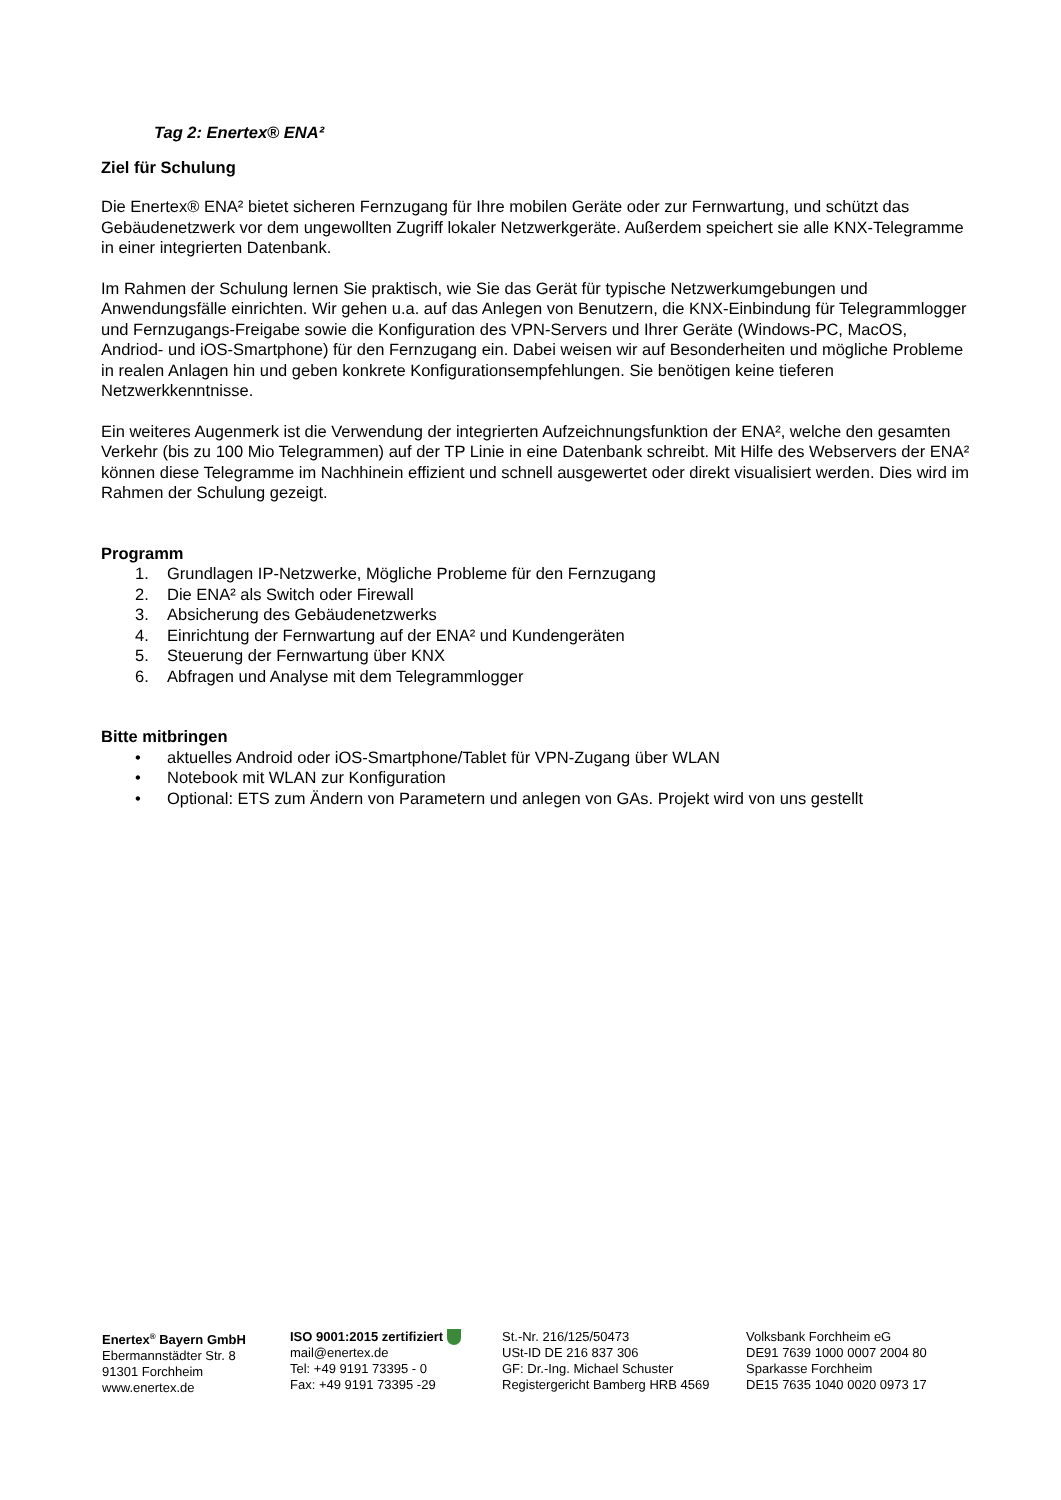Tag 2: Enertex® ENA²
Ziel für Schulung
Die Enertex® ENA² bietet sicheren Fernzugang für Ihre mobilen Geräte oder zur Fernwartung, und schützt das Gebäudenetzwerk vor dem ungewollten Zugriff lokaler Netzwerkgeräte. Außerdem speichert sie alle KNX-Telegramme in einer integrierten Datenbank.
Im Rahmen der Schulung lernen Sie praktisch, wie Sie das Gerät für typische Netzwerkumgebungen und Anwendungsfälle einrichten. Wir gehen u.a. auf das Anlegen von Benutzern, die KNX-Einbindung für Telegrammlogger und Fernzugangs-Freigabe sowie die Konfiguration des VPN-Servers und Ihrer Geräte (Windows-PC, MacOS, Andriod- und iOS-Smartphone) für den Fernzugang ein. Dabei weisen wir auf Besonderheiten und mögliche Probleme in realen Anlagen hin und geben konkrete Konfigurationsempfehlungen. Sie benötigen keine tieferen Netzwerkkenntnisse.
Ein weiteres Augenmerk ist die Verwendung der integrierten Aufzeichnungsfunktion der ENA², welche den gesamten Verkehr (bis zu 100 Mio Telegrammen) auf der TP Linie in eine Datenbank schreibt. Mit Hilfe des Webservers der ENA² können diese Telegramme im Nachhinein effizient und schnell ausgewertet oder direkt visualisiert werden. Dies wird im Rahmen der Schulung gezeigt.
Programm
1. Grundlagen IP-Netzwerke, Mögliche Probleme für den Fernzugang
2. Die ENA² als Switch oder Firewall
3. Absicherung des Gebäudenetzwerks
4. Einrichtung der Fernwartung auf der ENA² und Kundengeräten
5. Steuerung der Fernwartung über KNX
6. Abfragen und Analyse mit dem Telegrammlogger
Bitte mitbringen
• aktuelles Android oder iOS-Smartphone/Tablet für VPN-Zugang über WLAN
• Notebook mit WLAN zur Konfiguration
• Optional: ETS zum Ändern von Parametern und anlegen von GAs. Projekt wird von uns gestellt
Enertex<sup>®</sup> Bayern GmbH
Ebermannstädter Str. 8
91301 Forchheim
www.enertex.de
ISO 9001:2015 zertifiziert
mail@enertex.de
Tel: +49 9191 73395 - 0
Fax: +49 9191 73395 -29
St.-Nr. 216/125/50473
USt-ID DE 216 837 306
GF: Dr.-Ing. Michael Schuster
Registergericht Bamberg HRB 4569
Volksbank Forchheim eG
DE91 7639 1000 0007 2004 80
Sparkasse Forchheim
DE15 7635 1040 0020 0973 17